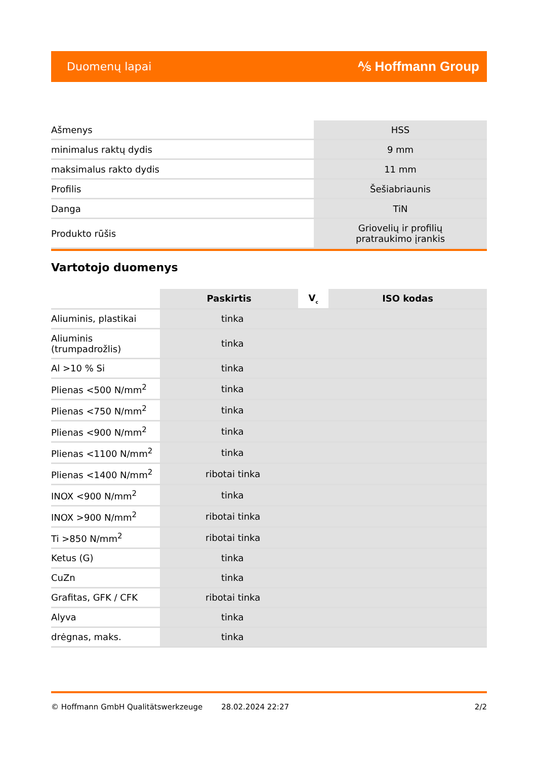Duomenų lapai ⅍ Hoffmann Group
| Ašmenys | HSS |
| minimalus raktų dydis | 9 mm |
| maksimalus rakto dydis | 11 mm |
| Profilis | Šešiabriaunis |
| Danga | TiN |
| Produkto rūšis | Griovelių ir profilių pratraukimo įrankis |
Vartotojo duomenys
| | Paskirtis | V<sub>c</sub> | ISO kodas |
| Aliuminis, plastikai | tinka | | |
| Aliuminis (trumpadrožlis) | tinka | | |
| Al >10 % Si | tinka | | |
| Plienas <500 N/mm<sup>2</sup> | tinka | | |
| Plienas <750 N/mm<sup>2</sup> | tinka | | |
| Plienas <900 N/mm<sup>2</sup> | tinka | | |
| Plienas <1100 N/mm<sup>2</sup> | tinka | | |
| Plienas <1400 N/mm<sup>2</sup> | ribotai tinka | | |
| INOX <900 N/mm<sup>2</sup> | tinka | | |
| INOX >900 N/mm<sup>2</sup> | ribotai tinka | | |
| Ti >850 N/mm<sup>2</sup> | ribotai tinka | | |
| Ketus (G) | tinka | | |
| CuZn | tinka | | |
| Grafitas, GFK / CFK | ribotai tinka | | |
| Alyva | tinka | | |
| drėgnas, maks. | tinka | | |
© Hoffmann GmbH Qualitätswerkzeuge 28.02.2024 22:27 2/2